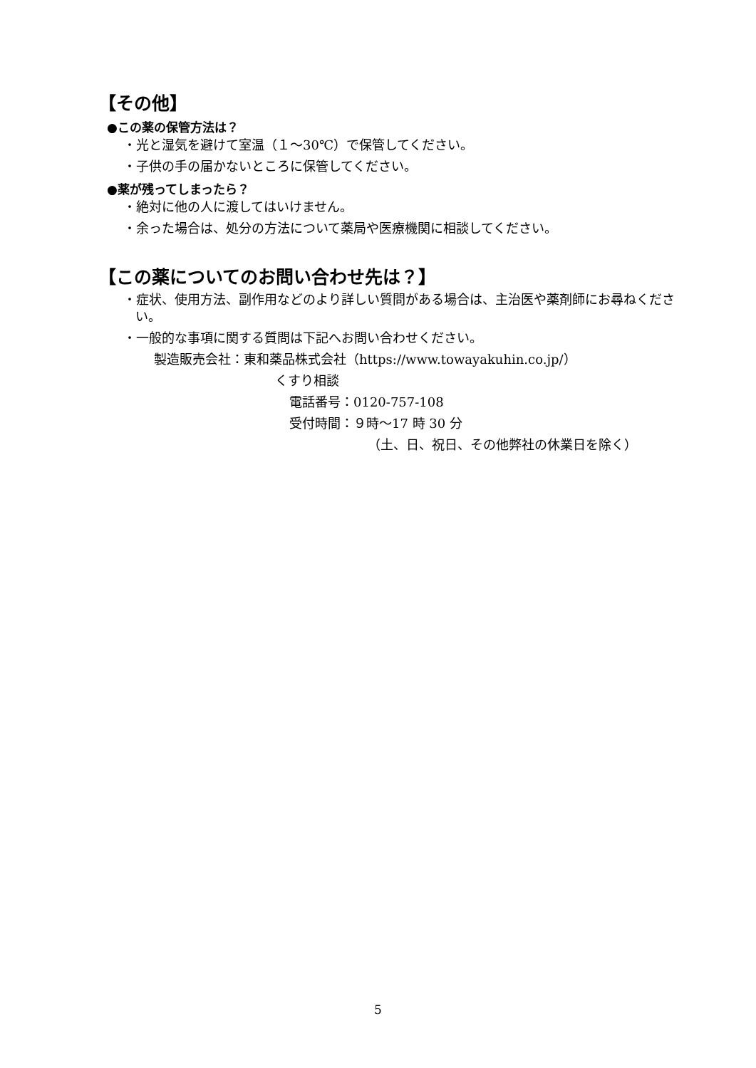【その他】
●この薬の保管方法は？
・光と湿気を避けて室温（１～30℃）で保管してください。
・子供の手の届かないところに保管してください。
●薬が残ってしまったら？
・絶対に他の人に渡してはいけません。
・余った場合は、処分の方法について薬局や医療機関に相談してください。
【この薬についてのお問い合わせ先は？】
・症状、使用方法、副作用などのより詳しい質問がある場合は、主治医や薬剤師にお尋ねください。
・一般的な事項に関する質問は下記へお問い合わせください。
製造販売会社：東和薬品株式会社（https://www.towayakuhin.co.jp/）
くすり相談
電話番号：0120-757-108
受付時間：９時～17 時 30 分
（土、日、祝日、その他弊社の休業日を除く）
5